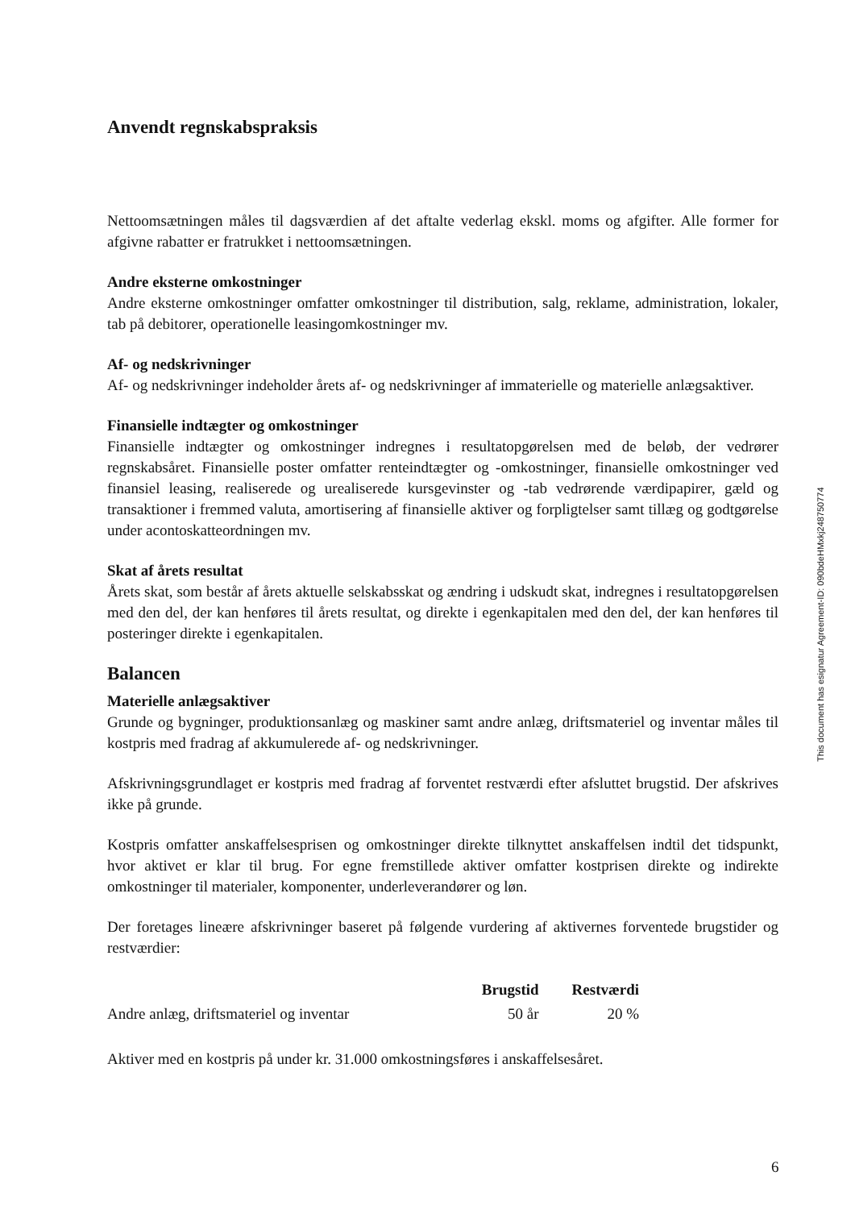Anvendt regnskabspraksis
Nettoomsætningen måles til dagsværdien af det aftalte vederlag ekskl. moms og afgifter. Alle former for afgivne rabatter er fratrukket i nettoomsætningen.
Andre eksterne omkostninger
Andre eksterne omkostninger omfatter omkostninger til distribution, salg, reklame, administration, lokaler, tab på debitorer, operationelle leasingomkostninger mv.
Af- og nedskrivninger
Af- og nedskrivninger indeholder årets af- og nedskrivninger af immaterielle og materielle anlægsaktiver.
Finansielle indtægter og omkostninger
Finansielle indtægter og omkostninger indregnes i resultatopgørelsen med de beløb, der vedrører regnskabsåret. Finansielle poster omfatter renteindtægter og -omkostninger, finansielle omkostninger ved finansiel leasing, realiserede og urealiserede kursgevinster og -tab vedrørende værdipapirer, gæld og transaktioner i fremmed valuta, amortisering af finansielle aktiver og forpligtelser samt tillæg og godtgørelse under acontoskatteordningen mv.
Skat af årets resultat
Årets skat, som består af årets aktuelle selskabsskat og ændring i udskudt skat, indregnes i resultatopgørelsen med den del, der kan henføres til årets resultat, og direkte i egenkapitalen med den del, der kan henføres til posteringer direkte i egenkapitalen.
Balancen
Materielle anlægsaktiver
Grunde og bygninger, produktionsanlæg og maskiner samt andre anlæg, driftsmateriel og inventar måles til kostpris med fradrag af akkumulerede af- og nedskrivninger.
Afskrivningsgrundlaget er kostpris med fradrag af forventet restværdi efter afsluttet brugstid. Der afskrives ikke på grunde.
Kostpris omfatter anskaffelsesprisen og omkostninger direkte tilknyttet anskaffelsen indtil det tidspunkt, hvor aktivet er klar til brug. For egne fremstillede aktiver omfatter kostprisen direkte og indirekte omkostninger til materialer, komponenter, underleverandører og løn.
Der foretages lineære afskrivninger baseret på følgende vurdering af aktivernes forventede brugstider og restværdier:
| | Brugstid | Restværdi |
| --- | --- | --- |
| Andre anlæg, driftsmateriel og inventar | 50 år | 20 % |
Aktiver med en kostpris på under kr. 31.000 omkostningsføres i anskaffelsesåret.
This document has esignatur Agreement-ID: 090bdeHMxkj248750774
6